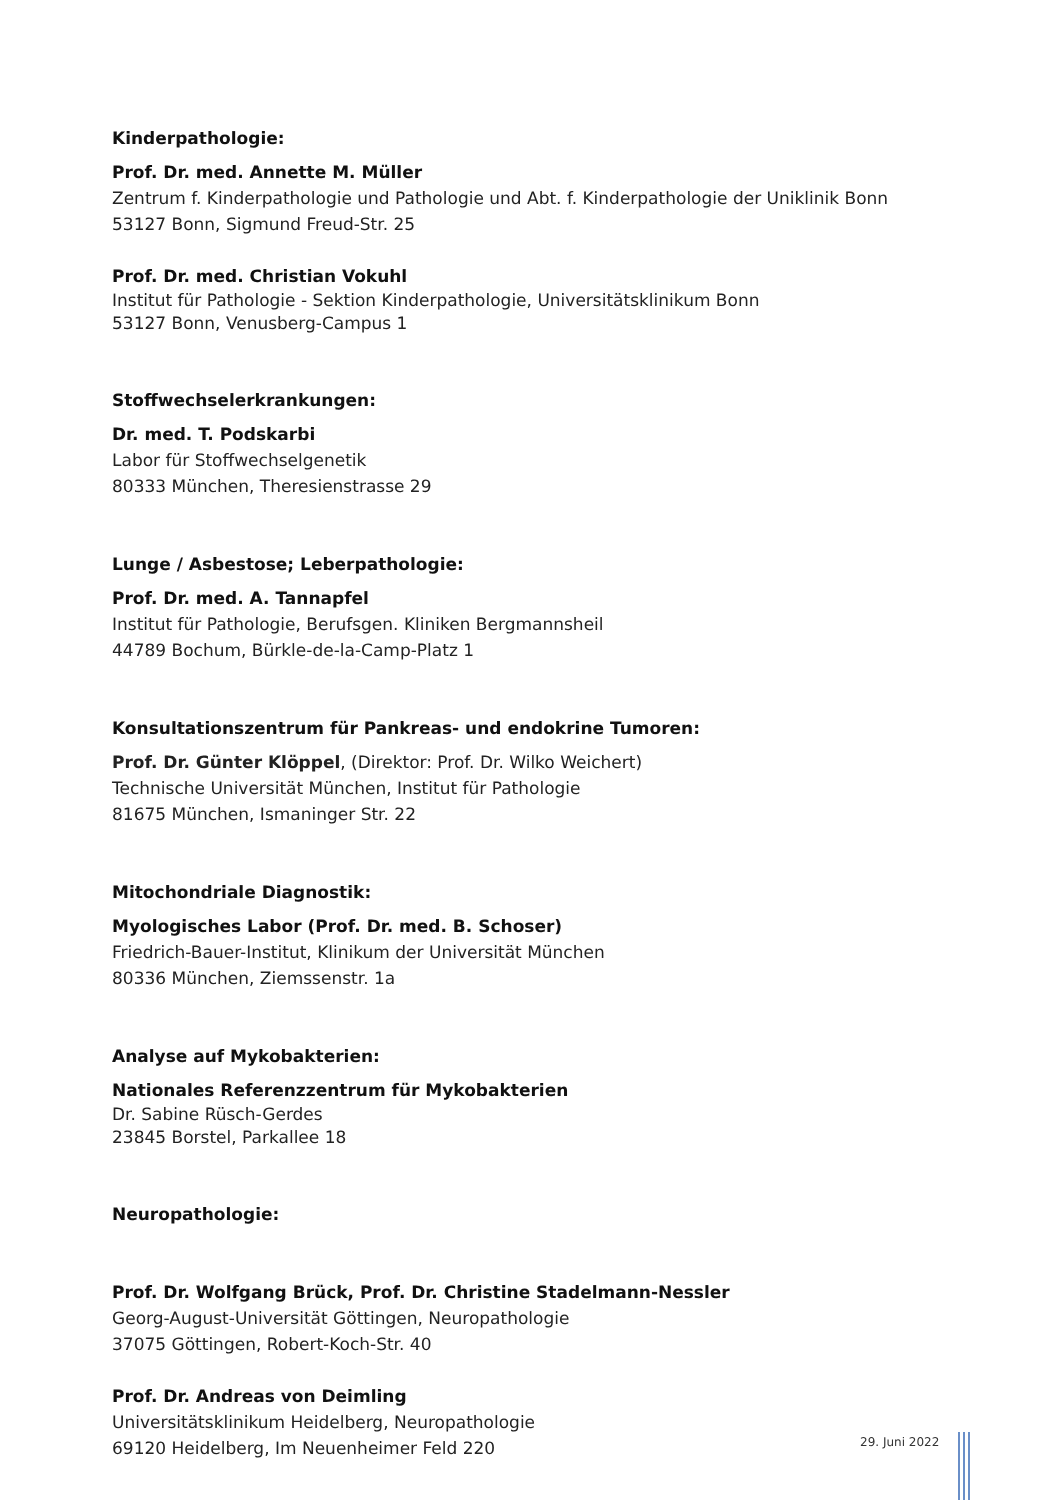Kinderpathologie:
Prof. Dr. med. Annette M. Müller
Zentrum f. Kinderpathologie und Pathologie und Abt. f. Kinderpathologie der Uniklinik Bonn
53127 Bonn, Sigmund Freud-Str. 25
Prof. Dr. med. Christian Vokuhl
Institut für Pathologie - Sektion Kinderpathologie, Universitätsklinikum Bonn
53127 Bonn, Venusberg-Campus 1
Stoffwechselerkrankungen:
Dr. med. T. Podskarbi
Labor für Stoffwechselgenetik
80333 München, Theresienstrasse 29
Lunge / Asbestose; Leberpathologie:
Prof. Dr. med. A. Tannapfel
Institut für Pathologie, Berufsgen. Kliniken Bergmannsheil
44789 Bochum, Bürkle-de-la-Camp-Platz 1
Konsultationszentrum für Pankreas- und endokrine Tumoren:
Prof. Dr. Günter Klöppel, (Direktor: Prof. Dr. Wilko Weichert)
Technische Universität München, Institut für Pathologie
81675 München, Ismaninger Str. 22
Mitochondriale Diagnostik:
Myologisches Labor (Prof. Dr. med. B. Schoser)
Friedrich-Bauer-Institut, Klinikum der Universität München
80336 München, Ziemssenstr. 1a
Analyse auf Mykobakterien:
Nationales Referenzzentrum für Mykobakterien
Dr. Sabine Rüsch-Gerdes
23845 Borstel, Parkallee 18
Neuropathologie:
Prof. Dr. Wolfgang Brück, Prof. Dr. Christine Stadelmann-Nessler
Georg-August-Universität Göttingen, Neuropathologie
37075 Göttingen, Robert-Koch-Str. 40
Prof. Dr. Andreas von Deimling
Universitätsklinikum Heidelberg, Neuropathologie
69120 Heidelberg, Im Neuenheimer Feld 220
29. Juni 2022